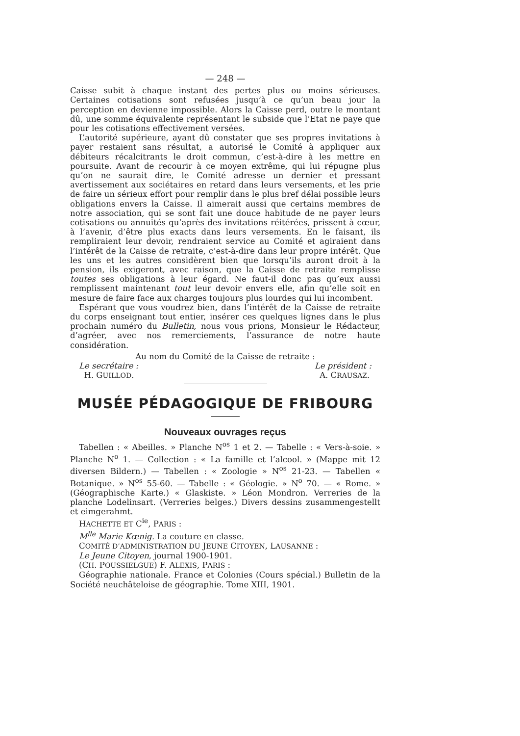— 248 —
Caisse subit à chaque instant des pertes plus ou moins sérieuses. Certaines cotisations sont refusées jusqu’à ce qu’un beau jour la perception en devienne impossible. Alors la Caisse perd, outre le montant dû, une somme équivalente représentant le subside que l’Etat ne paye que pour les cotisations effectivement versées.
L’autorité supérieure, ayant dû constater que ses propres invitations à payer restaient sans résultat, a autorisé le Comité à appliquer aux débiteurs récalcitrants le droit commun, c’est-à-dire à les mettre en poursuite. Avant de recourir à ce moyen extrême, qui lui répugne plus qu’on ne saurait dire, le Comité adresse un dernier et pressant avertissement aux sociétaires en retard dans leurs versements, et les prie de faire un sérieux effort pour remplir dans le plus bref délai possible leurs obligations envers la Caisse. Il aimerait aussi que certains membres de notre association, qui se sont fait une douce habitude de ne payer leurs cotisations ou annuités qu’après des invitations réitérées, prissent à cœur, à l’avenir, d’être plus exacts dans leurs versements. En le faisant, ils rempliraient leur devoir, rendraient service au Comité et agiraient dans l’intérêt de la Caisse de retraite, c’est-à-dire dans leur propre intérêt. Que les uns et les autres considèrent bien que lorsqu’ils auront droit à la pension, ils exigeront, avec raison, que la Caisse de retraite remplisse toutes ses obligations à leur égard. Ne faut-il donc pas qu’eux aussi remplissent maintenant tout leur devoir envers elle, afin qu’elle soit en mesure de faire face aux charges toujours plus lourdes qui lui incombent.
Espérant que vous voudrez bien, dans l’intérêt de la Caisse de retraite du corps enseignant tout entier, insérer ces quelques lignes dans le plus prochain numéro du Bulletin, nous vous prions, Monsieur le Rédacteur, d’agréer, avec nos remerciements, l’assurance de notre haute considération.
Au nom du Comité de la Caisse de retraite :
Le secrétaire :
H. GUILLOD.
Le président :
A. CRAUSAZ.
MUSÉE PÉDAGOGIQUE DE FRIBOURG
Nouveaux ouvrages reçus
Tabellen : « Abeilles. » Planche N<sup>os</sup> 1 et 2. — Tabelle : « Vers-à-soie. » Planche N<sup>o</sup> 1. — Collection : « La famille et l’alcool. » (Mappe mit 12 diversen Bildern.) — Tabellen : « Zoologie » N<sup>os</sup> 21-23. — Tabellen « Botanique. » N<sup>os</sup> 55-60. — Tabelle : « Géologie. » N<sup>o</sup> 70. — « Rome. » (Géographische Karte.) « Glaskiste. » Léon Mondron. Verreries de la planche Lodelinsart. (Verreries belges.) Divers dessins zusammengestellt et eimgerahmt.
HACHETTE ET C<sup>ie</sup>, PARIS :
M<sup>lle</sup> Marie Kœnig. La couture en classe.
COMITÉ D’ADMINISTRATION DU JEUNE CITOYEN, LAUSANNE :
Le Jeune Citoyen, journal 1900-1901.
(CH. POUSSIELGUE) F. ALEXIS, PARIS :
Géographie nationale. France et Colonies (Cours spécial.) Bulletin de la Société neuchâteloise de géographie. Tome XIII, 1901.